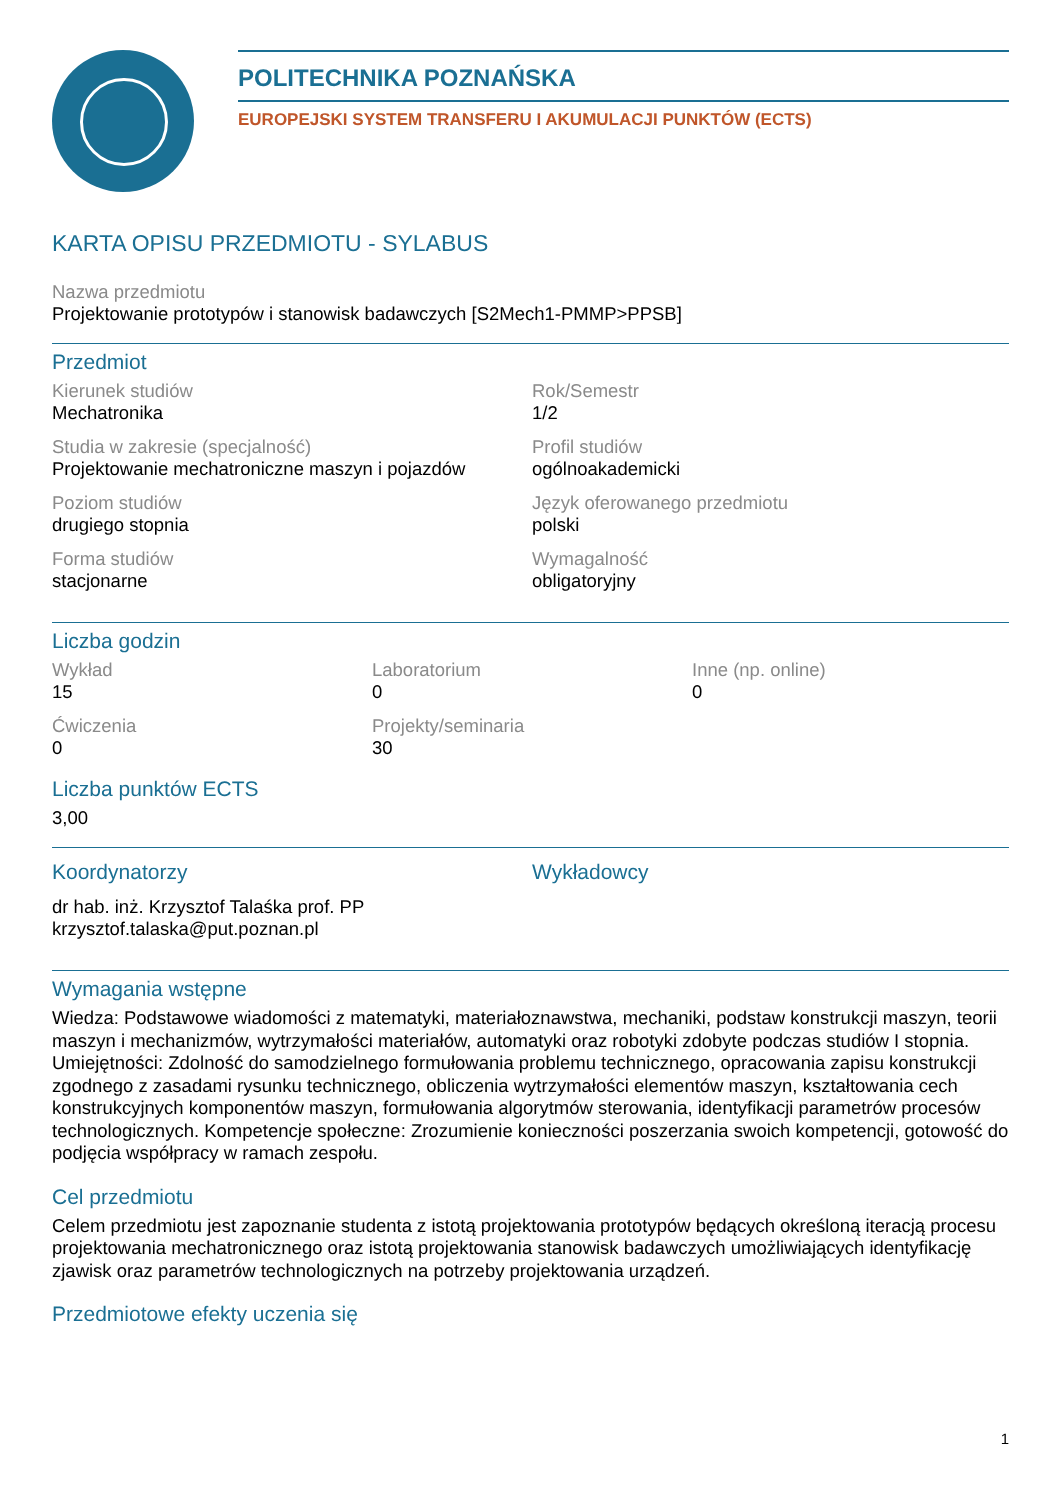POLITECHNIKA POZNAŃSKA
EUROPEJSKI SYSTEM TRANSFERU I AKUMULACJI PUNKTÓW (ECTS)
KARTA OPISU PRZEDMIOTU - SYLABUS
Nazwa przedmiotu
Projektowanie prototypów i stanowisk badawczych [S2Mech1-PMMP>PPSB]
Przedmiot
Kierunek studiów
Mechatronika
Rok/Semestr
1/2
Studia w zakresie (specjalność)
Projektowanie mechatroniczne maszyn i pojazdów
Profil studiów
ogólnoakademicki
Poziom studiów
drugiego stopnia
Język oferowanego przedmiotu
polski
Forma studiów
stacjonarne
Wymagalność
obligatoryjny
Liczba godzin
Wykład
15
Laboratorium
0
Inne (np. online)
0
Ćwiczenia
0
Projekty/seminaria
30
Liczba punktów ECTS
3,00
Koordynatorzy
dr hab. inż. Krzysztof Talaśka prof. PP
krzysztof.talaska@put.poznan.pl
Wykładowcy
Wymagania wstępne
Wiedza: Podstawowe wiadomości z matematyki, materiałoznawstwa, mechaniki, podstaw konstrukcji maszyn, teorii maszyn i mechanizmów, wytrzymałości materiałów, automatyki oraz robotyki zdobyte podczas studiów I stopnia. Umiejętności: Zdolność do samodzielnego formułowania problemu technicznego, opracowania zapisu konstrukcji zgodnego z zasadami rysunku technicznego, obliczenia wytrzymałości elementów maszyn, kształtowania cech konstrukcyjnych komponentów maszyn, formułowania algorytmów sterowania, identyfikacji parametrów procesów technologicznych. Kompetencje społeczne: Zrozumienie konieczności poszerzania swoich kompetencji, gotowość do podjęcia współpracy w ramach zespołu.
Cel przedmiotu
Celem przedmiotu jest zapoznanie studenta z istotą projektowania prototypów będących określoną iteracją procesu projektowania mechatronicznego oraz istotą projektowania stanowisk badawczych umożliwiających identyfikację zjawisk oraz parametrów technologicznych na potrzeby projektowania urządzeń.
Przedmiotowe efekty uczenia się
1